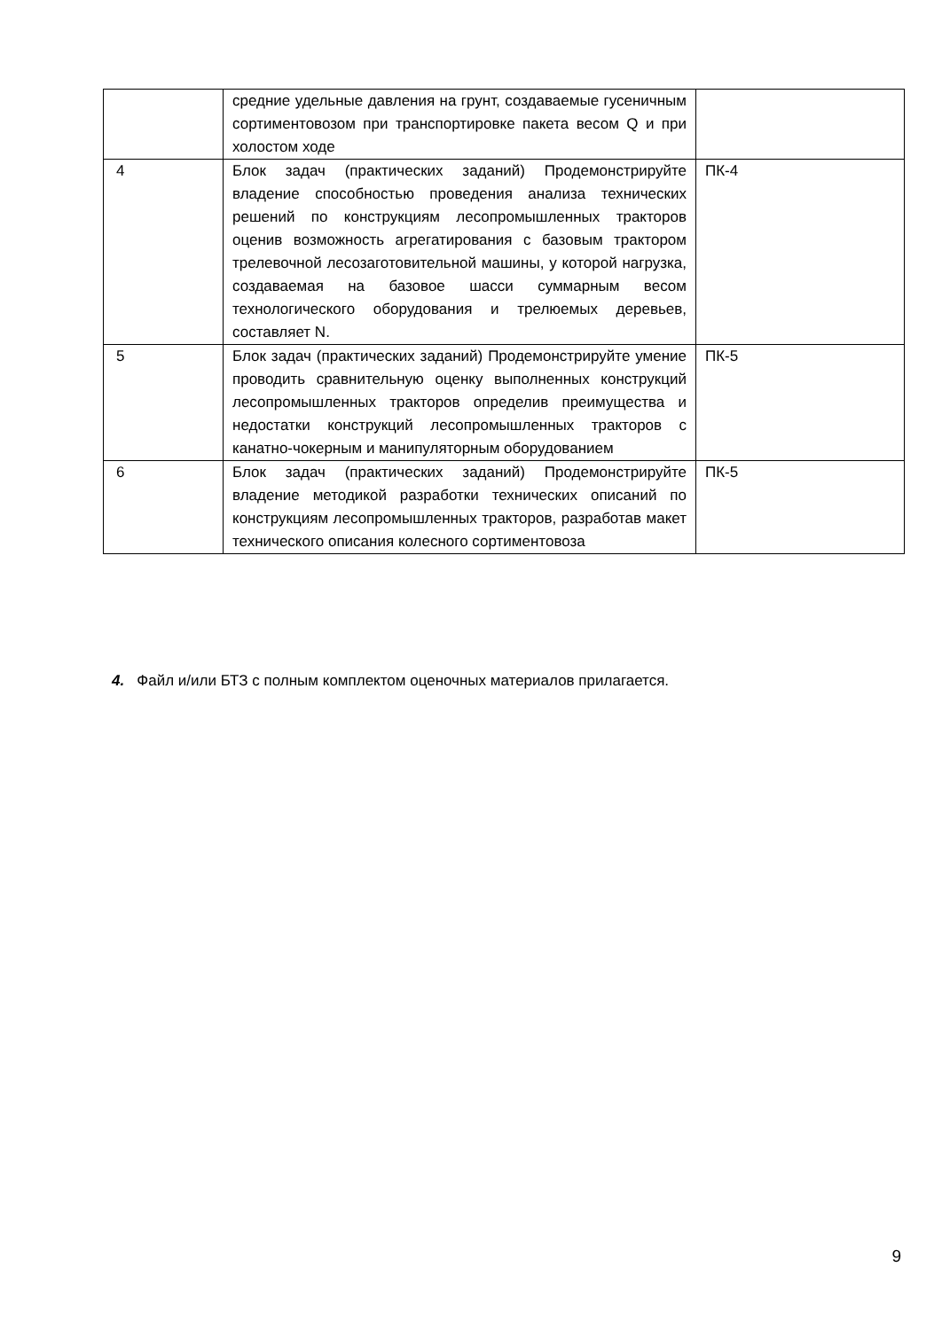| | средние удельные давления на грунт, создаваемые гусеничным сортиментовозом при транспортировке пакета весом Q и при холостом ходе | |
| 4 | Блок задач (практических заданий) Продемонстрируйте владение способностью проведения анализа технических решений по конструкциям лесопромышленных тракторов оценив возможность агрегатирования с базовым трактором трелевочной лесозаготовительной машины, у которой нагрузка, создаваемая на базовое шасси суммарным весом технологического оборудования и трелюемых деревьев, составляет N. | ПК-4 |
| 5 | Блок задач (практических заданий) Продемонстрируйте умение проводить сравнительную оценку выполненных конструкций лесопромышленных тракторов определив преимущества и недостатки конструкций лесопромышленных тракторов с канатно-чокерным и манипуляторным оборудованием | ПК-5 |
| 6 | Блок задач (практических заданий) Продемонстрируйте владение методикой разработки технических описаний по конструкциям лесопромышленных тракторов, разработав макет технического описания колесного сортиментовоза | ПК-5 |
4. Файл и/или БТЗ с полным комплектом оценочных материалов прилагается.
9